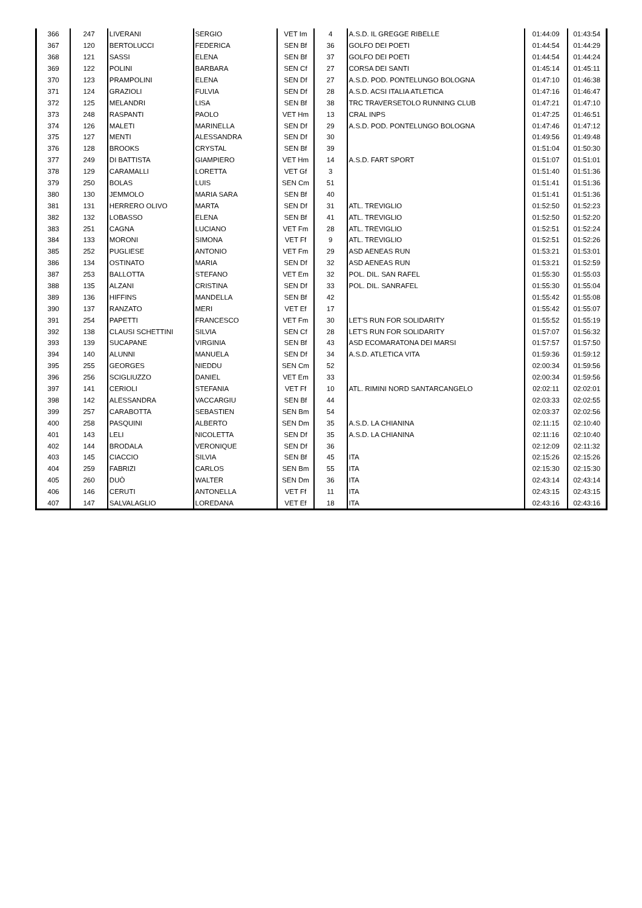| 366 | 247 | LIVERANI | SERGIO | VET Im | 4 | A.S.D. IL GREGGE RIBELLE | 01:44:09 | 01:43:54 |
| 367 | 120 | BERTOLUCCI | FEDERICA | SEN Bf | 36 | GOLFO DEI POETI | 01:44:54 | 01:44:29 |
| 368 | 121 | SASSI | ELENA | SEN Bf | 37 | GOLFO DEI POETI | 01:44:54 | 01:44:24 |
| 369 | 122 | POLINI | BARBARA | SEN Cf | 27 | CORSA DEI SANTI | 01:45:14 | 01:45:11 |
| 370 | 123 | PRAMPOLINI | ELENA | SEN Df | 27 | A.S.D. POD. PONTELUNGO BOLOGNA | 01:47:10 | 01:46:38 |
| 371 | 124 | GRAZIOLI | FULVIA | SEN Df | 28 | A.S.D. ACSI ITALIA ATLETICA | 01:47:16 | 01:46:47 |
| 372 | 125 | MELANDRI | LISA | SEN Bf | 38 | TRC TRAVERSETOLO RUNNING CLUB | 01:47:21 | 01:47:10 |
| 373 | 248 | RASPANTI | PAOLO | VET Hm | 13 | CRAL INPS | 01:47:25 | 01:46:51 |
| 374 | 126 | MALETI | MARINELLA | SEN Df | 29 | A.S.D. POD. PONTELUNGO BOLOGNA | 01:47:46 | 01:47:12 |
| 375 | 127 | MENTI | ALESSANDRA | SEN Df | 30 | | 01:49:56 | 01:49:48 |
| 376 | 128 | BROOKS | CRYSTAL | SEN Bf | 39 | | 01:51:04 | 01:50:30 |
| 377 | 249 | DI BATTISTA | GIAMPIERO | VET Hm | 14 | A.S.D. FART SPORT | 01:51:07 | 01:51:01 |
| 378 | 129 | CARAMALLI | LORETTA | VET Gf | 3 | | 01:51:40 | 01:51:36 |
| 379 | 250 | BOLAS | LUIS | SEN Cm | 51 | | 01:51:41 | 01:51:36 |
| 380 | 130 | JEMMOLO | MARIA SARA | SEN Bf | 40 | | 01:51:41 | 01:51:36 |
| 381 | 131 | HERRERO OLIVO | MARTA | SEN Df | 31 | ATL. TREVIGLIO | 01:52:50 | 01:52:23 |
| 382 | 132 | LOBASSO | ELENA | SEN Bf | 41 | ATL. TREVIGLIO | 01:52:50 | 01:52:20 |
| 383 | 251 | CAGNA | LUCIANO | VET Fm | 28 | ATL. TREVIGLIO | 01:52:51 | 01:52:24 |
| 384 | 133 | MORONI | SIMONA | VET Ff | 9 | ATL. TREVIGLIO | 01:52:51 | 01:52:26 |
| 385 | 252 | PUGLIESE | ANTONIO | VET Fm | 29 | ASD AENEAS RUN | 01:53:21 | 01:53:01 |
| 386 | 134 | OSTINATO | MARIA | SEN Df | 32 | ASD AENEAS RUN | 01:53:21 | 01:52:59 |
| 387 | 253 | BALLOTTA | STEFANO | VET Em | 32 | POL. DIL. SAN RAFEL | 01:55:30 | 01:55:03 |
| 388 | 135 | ALZANI | CRISTINA | SEN Df | 33 | POL. DIL. SANRAFEL | 01:55:30 | 01:55:04 |
| 389 | 136 | HIFFINS | MANDELLA | SEN Bf | 42 | | 01:55:42 | 01:55:08 |
| 390 | 137 | RANZATO | MERI | VET Ef | 17 | | 01:55:42 | 01:55:07 |
| 391 | 254 | PAPETTI | FRANCESCO | VET Fm | 30 | LET'S RUN FOR SOLIDARITY | 01:55:52 | 01:55:19 |
| 392 | 138 | CLAUSI SCHETTINI | SILVIA | SEN Cf | 28 | LET'S RUN FOR SOLIDARITY | 01:57:07 | 01:56:32 |
| 393 | 139 | SUCAPANE | VIRGINIA | SEN Bf | 43 | ASD ECOMARATONA DEI MARSI | 01:57:57 | 01:57:50 |
| 394 | 140 | ALUNNI | MANUELA | SEN Df | 34 | A.S.D. ATLETICA VITA | 01:59:36 | 01:59:12 |
| 395 | 255 | GEORGES | NIEDDU | SEN Cm | 52 | | 02:00:34 | 01:59:56 |
| 396 | 256 | SCIGLIUZZO | DANIEL | VET Em | 33 | | 02:00:34 | 01:59:56 |
| 397 | 141 | CERIOLI | STEFANIA | VET Ff | 10 | ATL. RIMINI NORD SANTARCANGELO | 02:02:11 | 02:02:01 |
| 398 | 142 | ALESSANDRA | VACCARGIU | SEN Bf | 44 | | 02:03:33 | 02:02:55 |
| 399 | 257 | CARABOTTA | SEBASTIEN | SEN Bm | 54 | | 02:03:37 | 02:02:56 |
| 400 | 258 | PASQUINI | ALBERTO | SEN Dm | 35 | A.S.D. LA CHIANINA | 02:11:15 | 02:10:40 |
| 401 | 143 | LELI | NICOLETTA | SEN Df | 35 | A.S.D. LA CHIANINA | 02:11:16 | 02:10:40 |
| 402 | 144 | BRODALA | VERONIQUE | SEN Df | 36 | | 02:12:09 | 02:11:32 |
| 403 | 145 | CIACCIO | SILVIA | SEN Bf | 45 | ITA | 02:15:26 | 02:15:26 |
| 404 | 259 | FABRIZI | CARLOS | SEN Bm | 55 | ITA | 02:15:30 | 02:15:30 |
| 405 | 260 | DUÒ | WALTER | SEN Dm | 36 | ITA | 02:43:14 | 02:43:14 |
| 406 | 146 | CERUTI | ANTONELLA | VET Ff | 11 | ITA | 02:43:15 | 02:43:15 |
| 407 | 147 | SALVALAGLIO | LOREDANA | VET Ef | 18 | ITA | 02:43:16 | 02:43:16 |